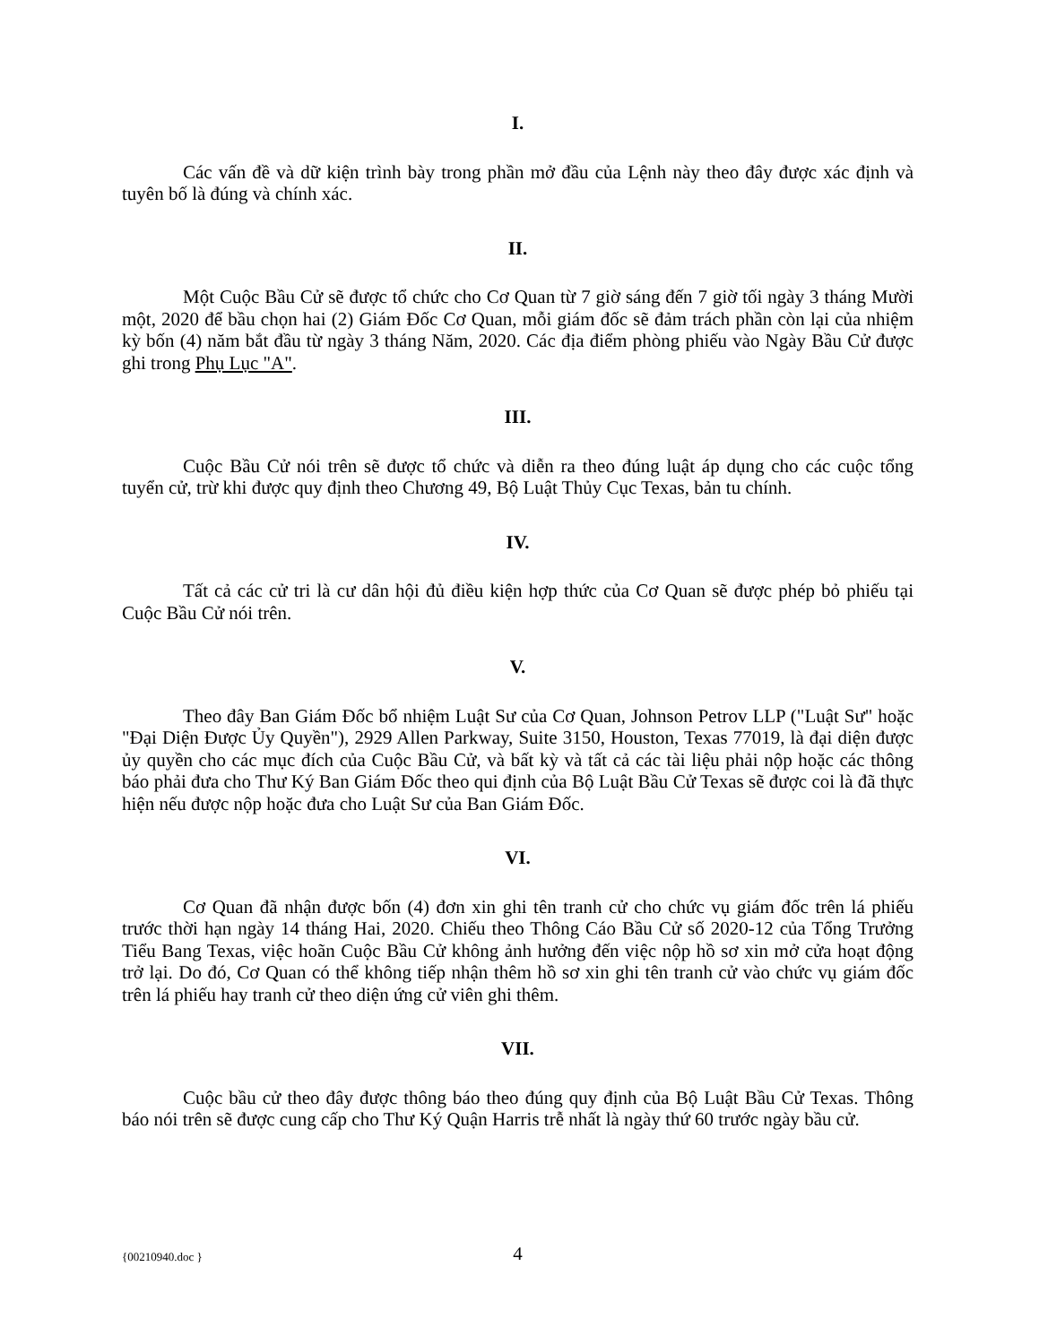I.
Các vấn đề và dữ kiện trình bày trong phần mở đầu của Lệnh này theo đây được xác định và tuyên bố là đúng và chính xác.
II.
Một Cuộc Bầu Cử sẽ được tổ chức cho Cơ Quan từ 7 giờ sáng đến 7 giờ tối ngày 3 tháng Mười một, 2020 để bầu chọn hai (2) Giám Đốc Cơ Quan, mỗi giám đốc sẽ đảm trách phần còn lại của nhiệm kỳ bốn (4) năm bắt đầu từ ngày 3 tháng Năm, 2020. Các địa điểm phòng phiếu vào Ngày Bầu Cử được ghi trong Phụ Lục "A".
III.
Cuộc Bầu Cử nói trên sẽ được tổ chức và diễn ra theo đúng luật áp dụng cho các cuộc tổng tuyển cử, trừ khi được quy định theo Chương 49, Bộ Luật Thủy Cục Texas, bản tu chính.
IV.
Tất cả các cử tri là cư dân hội đủ điều kiện hợp thức của Cơ Quan sẽ được phép bỏ phiếu tại Cuộc Bầu Cử nói trên.
V.
Theo đây Ban Giám Đốc bổ nhiệm Luật Sư của Cơ Quan, Johnson Petrov LLP ("Luật Sư" hoặc "Đại Diện Được Ủy Quyền"), 2929 Allen Parkway, Suite 3150, Houston, Texas 77019, là đại diện được ủy quyền cho các mục đích của Cuộc Bầu Cử, và bất kỳ và tất cả các tài liệu phải nộp hoặc các thông báo phải đưa cho Thư Ký Ban Giám Đốc theo qui định của Bộ Luật Bầu Cử Texas sẽ được coi là đã thực hiện nếu được nộp hoặc đưa cho Luật Sư của Ban Giám Đốc.
VI.
Cơ Quan đã nhận được bốn (4) đơn xin ghi tên tranh cử cho chức vụ giám đốc trên lá phiếu trước thời hạn ngày 14 tháng Hai, 2020. Chiếu theo Thông Cáo Bầu Cử số 2020-12 của Tổng Trưởng Tiểu Bang Texas, việc hoãn Cuộc Bầu Cử không ảnh hưởng đến việc nộp hồ sơ xin mở cửa hoạt động trở lại. Do đó, Cơ Quan có thể không tiếp nhận thêm hồ sơ xin ghi tên tranh cử vào chức vụ giám đốc trên lá phiếu hay tranh cử theo diện ứng cử viên ghi thêm.
VII.
Cuộc bầu cử theo đây được thông báo theo đúng quy định của Bộ Luật Bầu Cử Texas. Thông báo nói trên sẽ được cung cấp cho Thư Ký Quận Harris trễ nhất là ngày thứ 60 trước ngày bầu cử.
{00210940.doc }
4